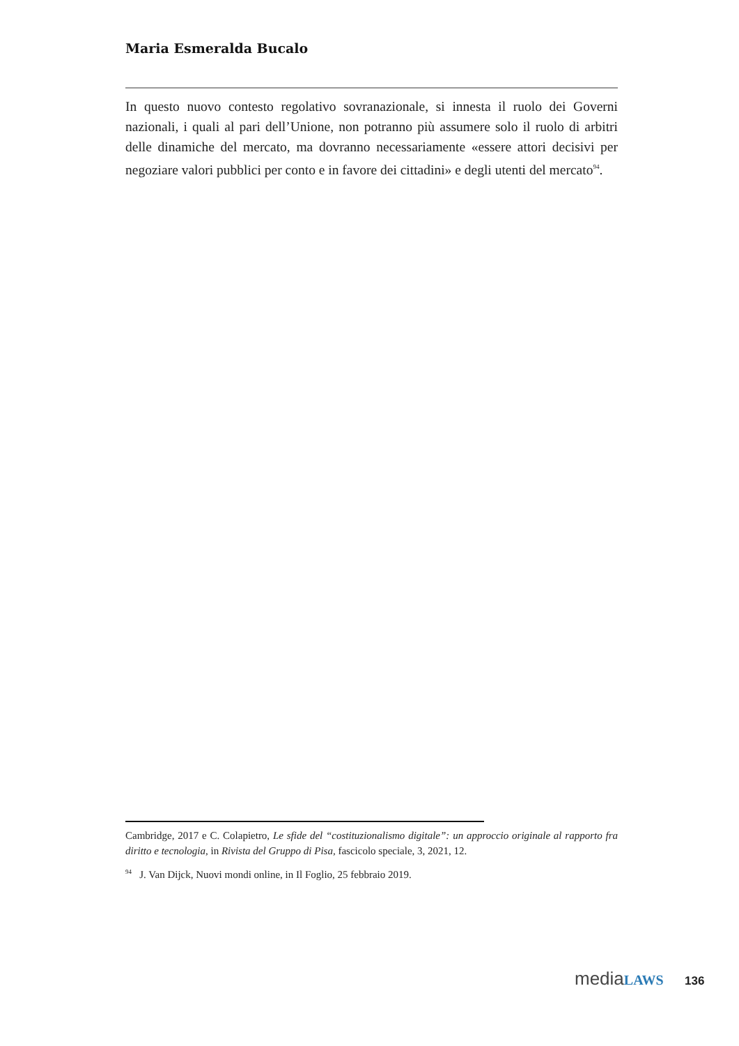Maria Esmeralda Bucalo
In questo nuovo contesto regolativo sovranazionale, si innesta il ruolo dei Governi nazionali, i quali al pari dell’Unione, non potranno più assumere solo il ruolo di arbitri delle dinamiche del mercato, ma dovranno necessariamente «essere attori decisivi per negoziare valori pubblici per conto e in favore dei cittadini» e degli utenti del mercato<sup>94</sup>.
Cambridge, 2017 e C. Colapietro, Le sfide del “costituzionalismo digitale”: un approccio originale al rapporto fra diritto e tecnologia, in Rivista del Gruppo di Pisa, fascicolo speciale, 3, 2021, 12.
<sup>94</sup> J. Van Dijck, Nuovi mondi online, in Il Foglio, 25 febbraio 2019.
media LAWS 136